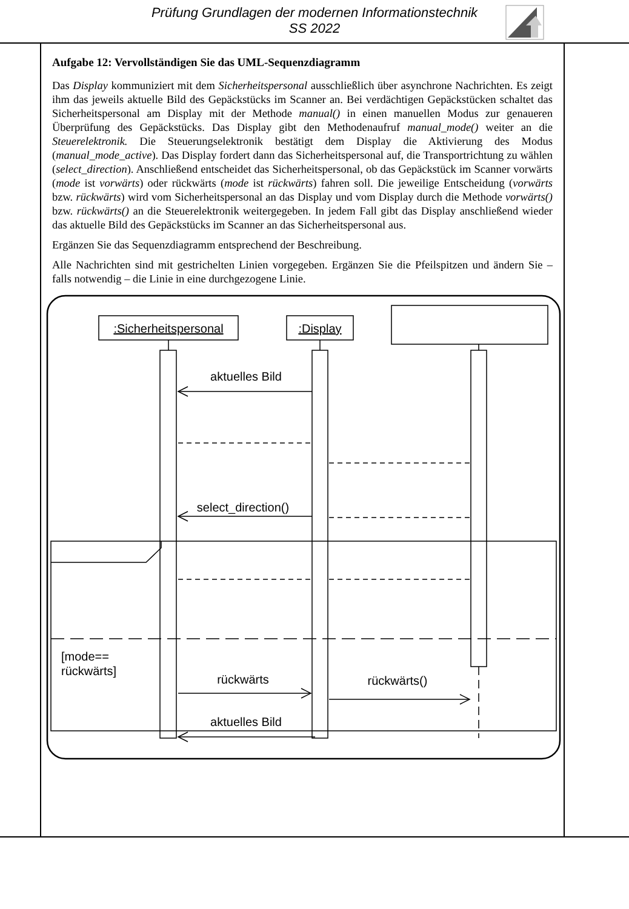Prüfung Grundlagen der modernen Informationstechnik
SS 2022
Aufgabe 12: Vervollständigen Sie das UML-Sequenzdiagramm
Das Display kommuniziert mit dem Sicherheitspersonal ausschließlich über asynchrone Nachrichten. Es zeigt ihm das jeweils aktuelle Bild des Gepäckstücks im Scanner an. Bei verdächtigen Gepäckstücken schaltet das Sicherheitspersonal am Display mit der Methode manual() in einen manuellen Modus zur genaueren Überprüfung des Gepäckstücks. Das Display gibt den Methodenaufruf manual_mode() weiter an die Steuerelektronik. Die Steuerungselektronik bestätigt dem Display die Aktivierung des Modus (manual_mode_active). Das Display fordert dann das Sicherheitspersonal auf, die Transportrichtung zu wählen (select_direction). Anschließend entscheidet das Sicherheitspersonal, ob das Gepäckstück im Scanner vorwärts (mode ist vorwärts) oder rückwärts (mode ist rückwärts) fahren soll. Die jeweilige Entscheidung (vorwärts bzw. rückwärts) wird vom Sicherheitspersonal an das Display und vom Display durch die Methode vorwärts() bzw. rückwärts() an die Steuerelektronik weitergegeben. In jedem Fall gibt das Display anschließend wieder das aktuelle Bild des Gepäckstücks im Scanner an das Sicherheitspersonal aus.
Ergänzen Sie das Sequenzdiagramm entsprechend der Beschreibung.
Alle Nachrichten sind mit gestrichelten Linien vorgegeben. Ergänzen Sie die Pfeilspitzen und ändern Sie – falls notwendig – die Linie in eine durchgezogene Linie.
:Sicherheitspersonal
:Display
aktuelles Bild
select_direction()
[mode==
rückwärts]
rückwärts
rückwärts()
aktuelles Bild